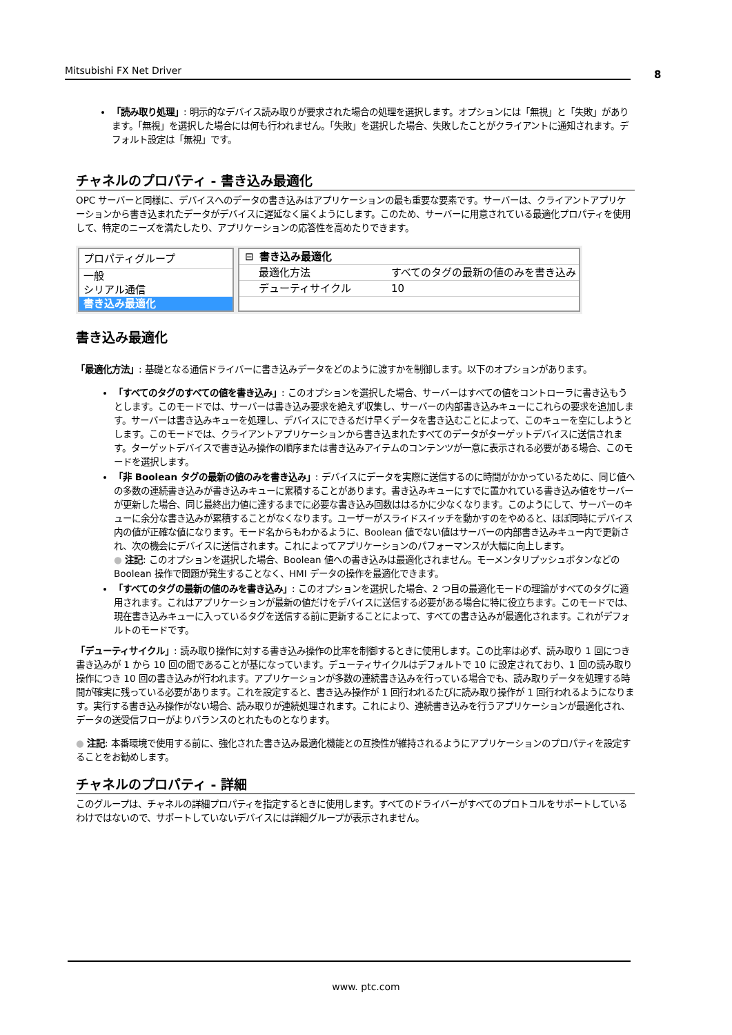Mitsubishi FX Net Driver 8
「読み取り処理」: 明示的なデバイス読み取りが要求された場合の処理を選択します。オプションには「無視」と「失敗」があります。「無視」を選択した場合には何も行われません。「失敗」を選択した場合、失敗したことがクライアントに通知されます。デフォルト設定は「無視」です。
チャネルのプロパティ - 書き込み最適化
OPC サーバーと同様に、デバイスへのデータの書き込みはアプリケーションの最も重要な要素です。サーバーは、クライアントアプリケーションから書き込まれたデータがデバイスに遅延なく届くようにします。このため、サーバーに用意されている最適化プロパティを使用して、特定のニーズを満たしたり、アプリケーションの応答性を高めたりできます。
プロパティグループ
一般
シリアル通信
書き込み最適化
⊟ 書き込み最適化
最適化方法 すべてのタグの最新の値のみを書き込み
デューティサイクル 10
書き込み最適化
「最適化方法」: 基礎となる通信ドライバーに書き込みデータをどのように渡すかを制御します。以下のオプションがあります。
「すべてのタグのすべての値を書き込み」: このオプションを選択した場合、サーバーはすべての値をコントローラに書き込もうとします。このモードでは、サーバーは書き込み要求を絶えず収集し、サーバーの内部書き込みキューにこれらの要求を追加します。サーバーは書き込みキューを処理し、デバイスにできるだけ早くデータを書き込むことによって、このキューを空にしようとします。このモードでは、クライアントアプリケーションから書き込まれたすべてのデータがターゲットデバイスに送信されます。ターゲットデバイスで書き込み操作の順序または書き込みアイテムのコンテンツが一意に表示される必要がある場合、このモードを選択します。
「非 Boolean タグの最新の値のみを書き込み」: デバイスにデータを実際に送信するのに時間がかかっているために、同じ値への多数の連続書き込みが書き込みキューに累積することがあります。書き込みキューにすでに置かれている書き込み値をサーバーが更新した場合、同じ最終出力値に達するまでに必要な書き込み回数ははるかに少なくなります。このようにして、サーバーのキューに余分な書き込みが累積することがなくなります。ユーザーがスライドスイッチを動かすのをやめると、ほぼ同時にデバイス内の値が正確な値になります。モード名からもわかるように、Boolean 値でない値はサーバーの内部書き込みキュー内で更新され、次の機会にデバイスに送信されます。これによってアプリケーションのパフォーマンスが大幅に向上します。
● 注記: このオプションを選択した場合、Boolean 値への書き込みは最適化されません。モーメンタリプッシュボタンなどの Boolean 操作で問題が発生することなく、HMI データの操作を最適化できます。
「すべてのタグの最新の値のみを書き込み」: このオプションを選択した場合、2 つ目の最適化モードの理論がすべてのタグに適用されます。これはアプリケーションが最新の値だけをデバイスに送信する必要がある場合に特に役立ちます。このモードでは、現在書き込みキューに入っているタグを送信する前に更新することによって、すべての書き込みが最適化されます。これがデフォルトのモードです。
「デューティサイクル」: 読み取り操作に対する書き込み操作の比率を制御するときに使用します。この比率は必ず、読み取り 1 回につき書き込みが 1 から 10 回の間であることが基になっています。デューティサイクルはデフォルトで 10 に設定されており、1 回の読み取り操作につき 10 回の書き込みが行われます。アプリケーションが多数の連続書き込みを行っている場合でも、読み取りデータを処理する時間が確実に残っている必要があります。これを設定すると、書き込み操作が 1 回行われるたびに読み取り操作が 1 回行われるようになります。実行する書き込み操作がない場合、読み取りが連続処理されます。これにより、連続書き込みを行うアプリケーションが最適化され、データの送受信フローがよりバランスのとれたものとなります。
● 注記: 本番環境で使用する前に、強化された書き込み最適化機能との互換性が維持されるようにアプリケーションのプロパティを設定することをお勧めします。
チャネルのプロパティ - 詳細
このグループは、チャネルの詳細プロパティを指定するときに使用します。すべてのドライバーがすべてのプロトコルをサポートしているわけではないので、サポートしていないデバイスには詳細グループが表示されません。
www. ptc.com